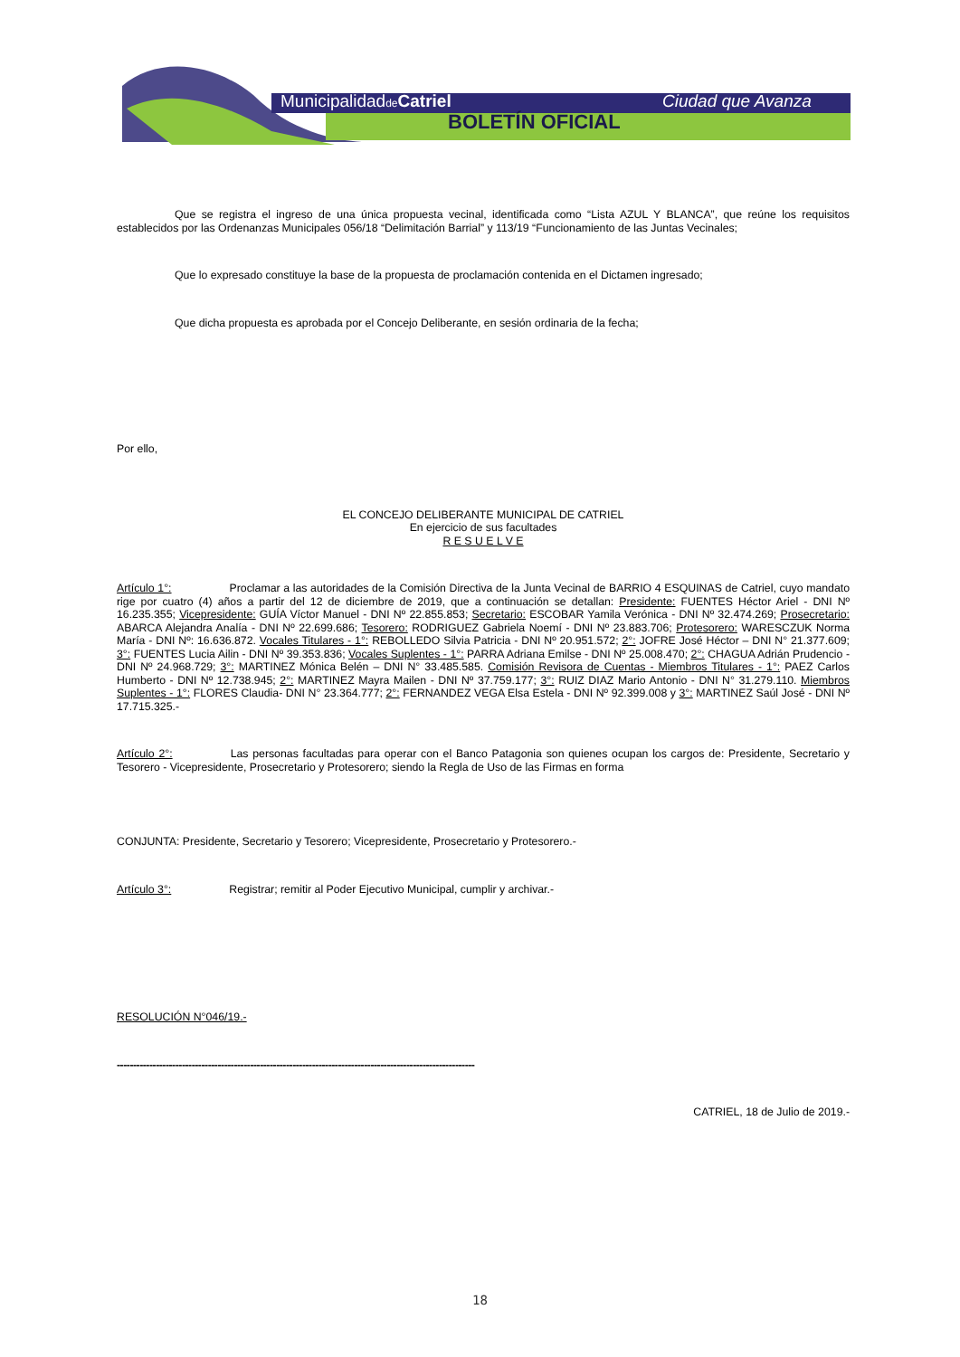Municipalidadde Catriel Ciudad que Avanza
BOLETÍN OFICIAL
Que se registra el ingreso de una única propuesta vecinal, identificada como “Lista AZUL Y BLANCA”, que reúne los requisitos establecidos por las Ordenanzas Municipales 056/18 “Delimitación Barrial” y 113/19 “Funcionamiento de las Juntas Vecinales;
Que lo expresado constituye la base de la propuesta de proclamación contenida en el Dictamen ingresado;
Que dicha propuesta es aprobada por el Concejo Deliberante, en sesión ordinaria de la fecha;
Por ello,
EL CONCEJO DELIBERANTE MUNICIPAL DE CATRIEL
En ejercicio de sus facultades
R E S U E L V E
Artículo 1°: Proclamar a las autoridades de la Comisión Directiva de la Junta Vecinal de BARRIO 4 ESQUINAS de Catriel, cuyo mandato rige por cuatro (4) años a partir del 12 de diciembre de 2019, que a continuación se detallan: Presidente: FUENTES Héctor Ariel - DNI Nº 16.235.355; Vicepresidente: GUÍA Víctor Manuel - DNI Nº 22.855.853; Secretario: ESCOBAR Yamila Verónica - DNI Nº 32.474.269; Prosecretario: ABARCA Alejandra Analía - DNI Nº 22.699.686; Tesorero: RODRIGUEZ Gabriela Noemí - DNI Nº 23.883.706; Protesorero: WARESCZUK Norma María - DNI Nº: 16.636.872. Vocales Titulares - 1°: REBOLLEDO Silvia Patricia - DNI Nº 20.951.572; 2°: JOFRE José Héctor – DNI N° 21.377.609; 3°: FUENTES Lucia Ailin - DNI Nº 39.353.836; Vocales Suplentes - 1°: PARRA Adriana Emilse - DNI Nº 25.008.470; 2°: CHAGUA Adrián Prudencio - DNI Nº 24.968.729; 3°: MARTINEZ Mónica Belén – DNI N° 33.485.585. Comisión Revisora de Cuentas - Miembros Titulares - 1°: PAEZ Carlos Humberto - DNI Nº 12.738.945; 2°: MARTINEZ Mayra Mailen - DNI Nº 37.759.177; 3°: RUIZ DIAZ Mario Antonio - DNI N° 31.279.110. Miembros Suplentes - 1°: FLORES Claudia- DNI N° 23.364.777; 2°: FERNANDEZ VEGA Elsa Estela - DNI Nº 92.399.008 y 3°: MARTINEZ Saúl José - DNI Nº 17.715.325.-
Artículo 2°: Las personas facultadas para operar con el Banco Patagonia son quienes ocupan los cargos de: Presidente, Secretario y Tesorero - Vicepresidente, Prosecretario y Protesorero; siendo la Regla de Uso de las Firmas en forma
CONJUNTA: Presidente, Secretario y Tesorero; Vicepresidente, Prosecretario y Protesorero.-
Artículo 3°: Registrar; remitir al Poder Ejecutivo Municipal, cumplir y archivar.-
RESOLUCIÓN N°046/19.-
--------------------------------------------------------------------------------------------------------------
CATRIEL, 18 de Julio de 2019.-
18